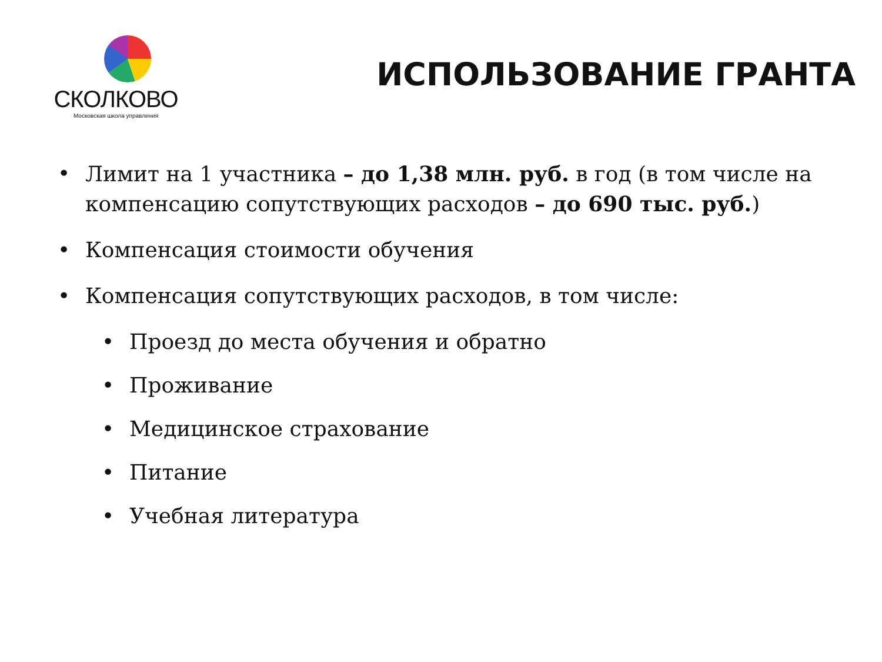СКОЛКОВО
Московская школа управления
ИСПОЛЬЗОВАНИЕ ГРАНТА
• Лимит на 1 участника – до 1,38 млн. руб. в год (в том числе на компенсацию сопутствующих расходов – до 690 тыс. руб.)
• Компенсация стоимости обучения
• Компенсация сопутствующих расходов, в том числе:
• Проезд до места обучения и обратно
• Проживание
• Медицинское страхование
• Питание
• Учебная литература